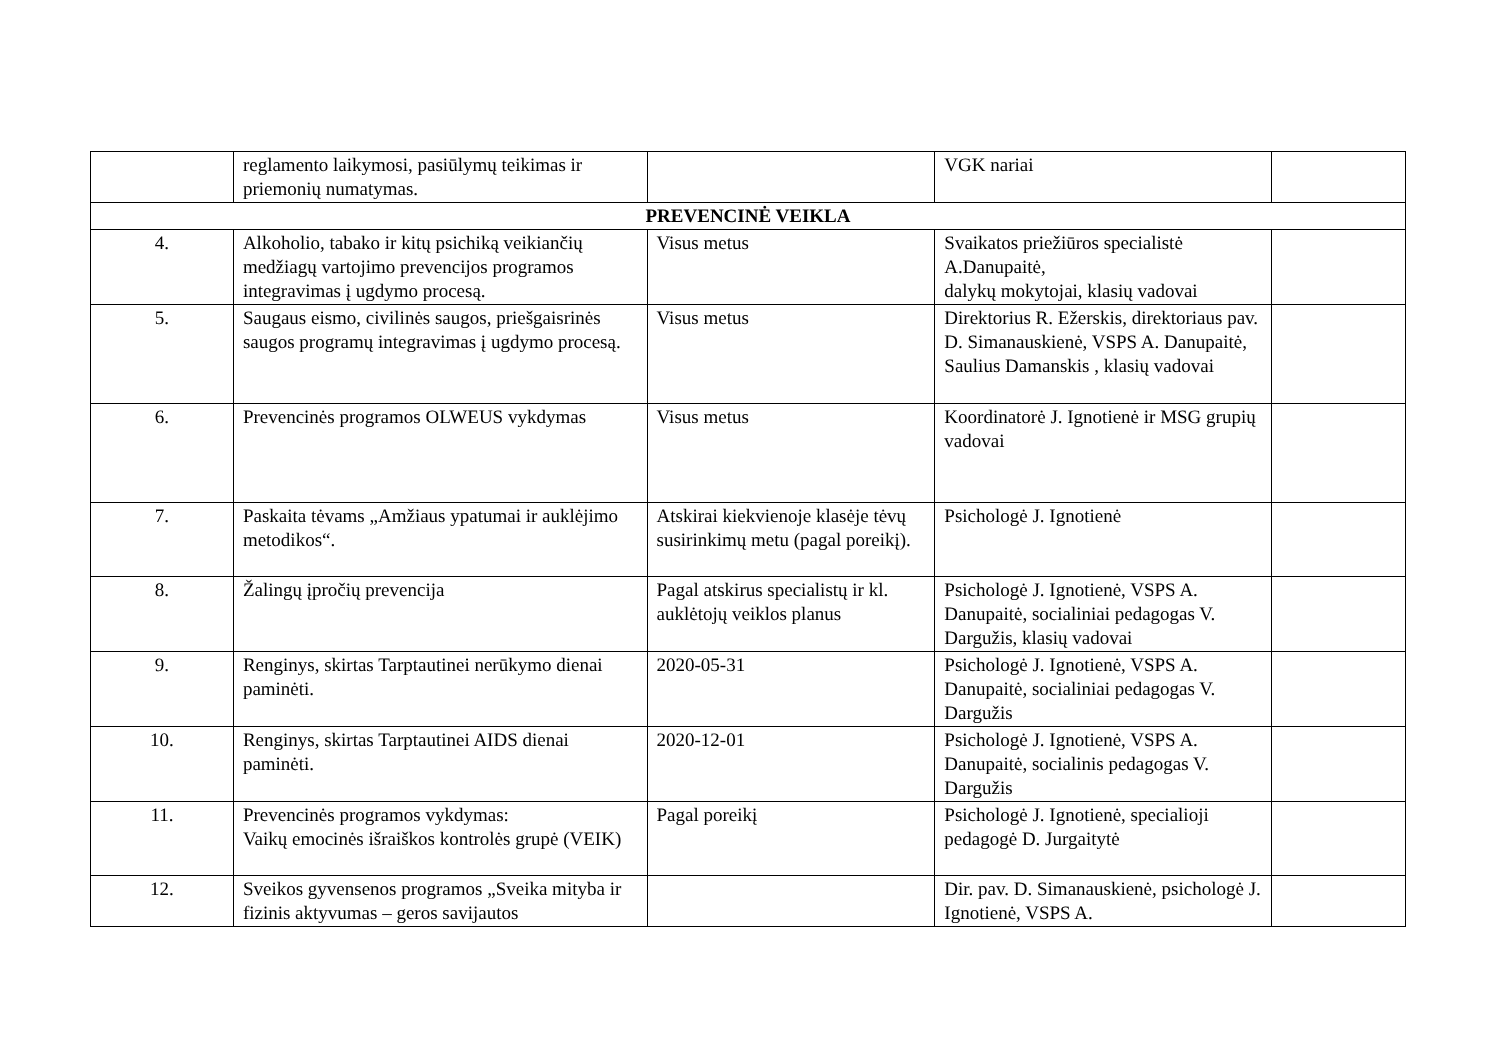| | reglamento laikymosi, pasiūlymų teikimas ir priemonių numatymas. | | VGK nariai | |
| PREVENCINĖ VEIKLA | | | | |
| 4. | Alkoholio, tabako ir kitų psichiką veikiančių medžiagų vartojimo prevencijos programos integravimas į ugdymo procesą. | Visus metus | Svaikatos priežiūros specialistė A.Danupaitė, dalykų mokytojai, klasių vadovai | |
| 5. | Saugaus eismo, civilinės saugos, priešgaisrinės saugos programų integravimas į ugdymo procesą. | Visus metus | Direktorius R. Ežerskis, direktoriaus pav. D. Simanauskienė, VSPS A. Danupaitė, Saulius Damanskis , klasių vadovai | |
| 6. | Prevencinės programos OLWEUS vykdymas | Visus metus | Koordinatorė J. Ignotienė ir MSG grupių vadovai | |
| 7. | Paskaita tėvams „Amžiaus ypatumai ir auklėjimo metodikos“. | Atskirai kiekvienoje klasėje tėvų susirinkimų metu (pagal poreikį). | Psichologė J. Ignotienė | |
| 8. | Žalingų įpročių prevencija | Pagal atskirus specialistų ir kl. auklėtojų veiklos planus | Psichologė J. Ignotienė, VSPS A. Danupaitė, socialiniai pedagogas V. Dargužis, klasių vadovai | |
| 9. | Renginys, skirtas Tarptautinei nerūkymo dienai paminėti. | 2020-05-31 | Psichologė J. Ignotienė, VSPS A. Danupaitė, socialiniai pedagogas V. Dargužis | |
| 10. | Renginys, skirtas Tarptautinei AIDS dienai paminėti. | 2020-12-01 | Psichologė J. Ignotienė, VSPS A. Danupaitė, socialinis pedagogas V. Dargužis | |
| 11. | Prevencinės programos vykdymas: Vaikų emocinės išraiškos kontrolės grupė (VEIK) | Pagal poreikį | Psichologė J. Ignotienė, specialioji pedagogė D. Jurgaitytė | |
| 12. | Sveikos gyvensenos programos „Sveika mityba ir fizinis aktyvumas – geros savijautos | | Dir. pav. D. Simanauskienė, psichologė J. Ignotienė, VSPS A. | |